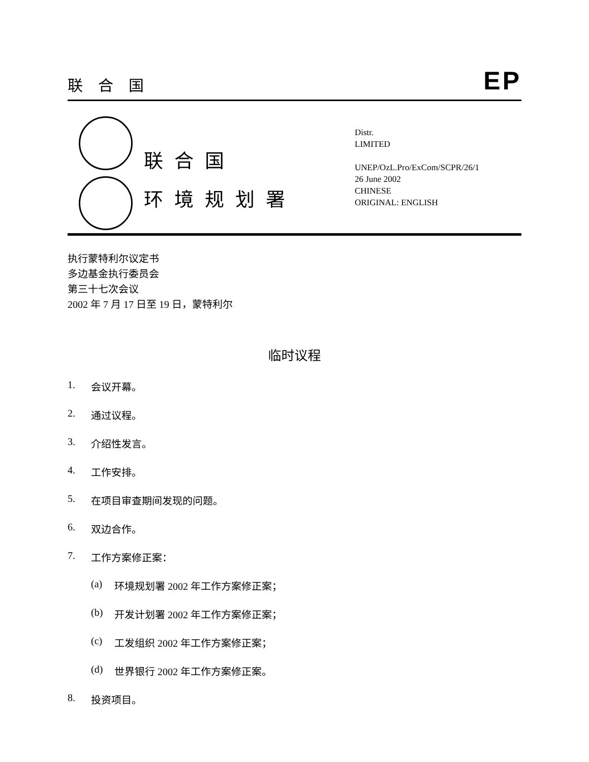联合国 EP
联合国
环境规划署
Distr.
LIMITED
UNEP/OzL.Pro/ExCom/SCPR/26/1
26 June 2002
CHINESE
ORIGINAL: ENGLISH
执行蒙特利尔议定书
多边基金执行委员会
第三十七次会议
2002 年 7 月 17 日至 19 日，蒙特利尔
临时议程
1. 会议开幕。
2. 通过议程。
3. 介绍性发言。
4. 工作安排。
5. 在项目审查期间发现的问题。
6. 双边合作。
7. 工作方案修正案：
(a) 环境规划署 2002 年工作方案修正案；
(b) 开发计划署 2002 年工作方案修正案；
(c) 工发组织 2002 年工作方案修正案；
(d) 世界银行 2002 年工作方案修正案。
8. 投资项目。